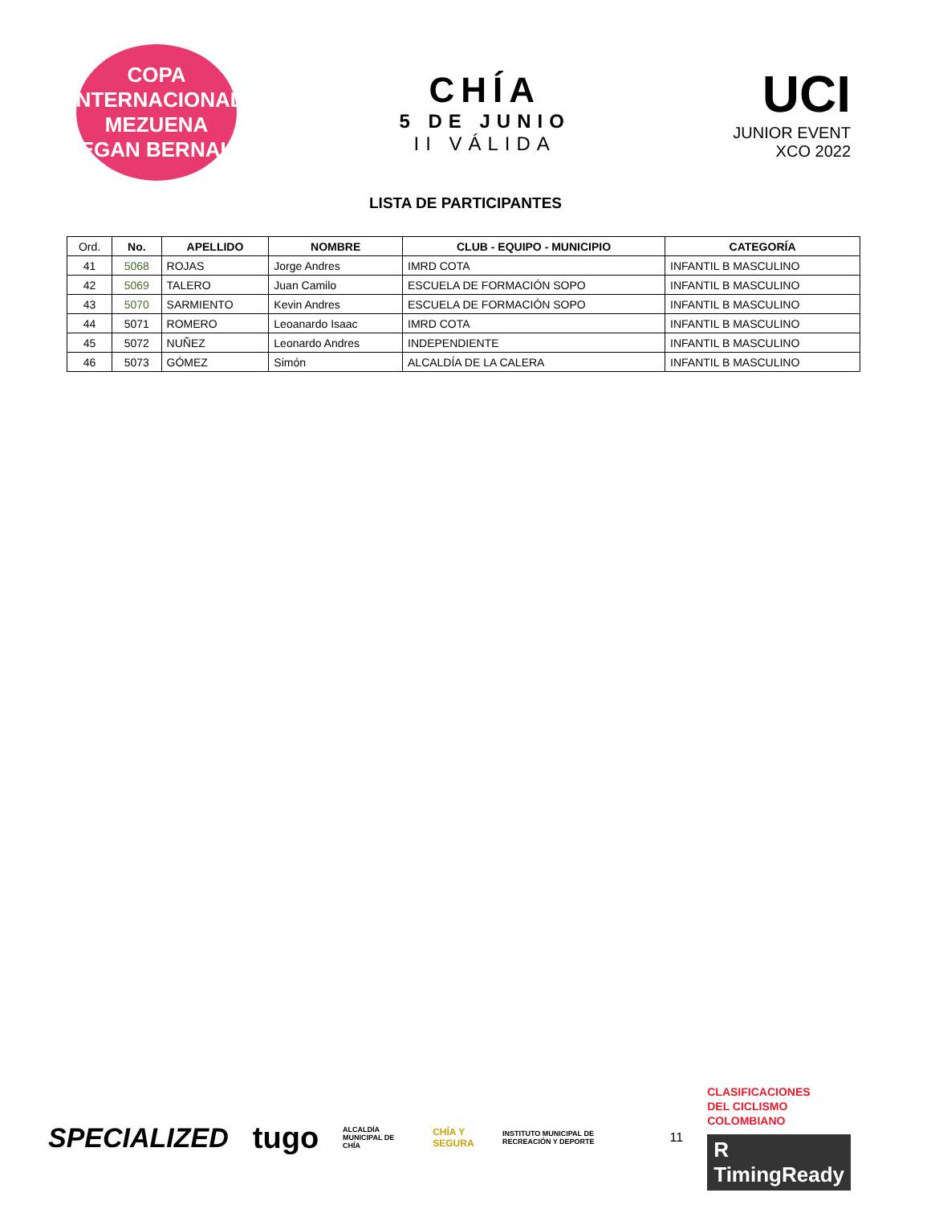COPA INTERNACIONAL
MEZUENA
EGAN BERNAL
CHÍA
5 DE JUNIO
II VÁLIDA
UCI
JUNIOR EVENT
XCO 2022
LISTA DE PARTICIPANTES
| Ord. | No. | APELLIDO | NOMBRE | CLUB - EQUIPO - MUNICIPIO | CATEGORÍA |
| --- | --- | --- | --- | --- | --- |
| 41 | 5068 | ROJAS | Jorge Andres | IMRD COTA | INFANTIL B MASCULINO |
| 42 | 5069 | TALERO | Juan Camilo | ESCUELA DE FORMACIÓN SOPO | INFANTIL B MASCULINO |
| 43 | 5070 | SARMIENTO | Kevin Andres | ESCUELA DE FORMACIÓN SOPO | INFANTIL B MASCULINO |
| 44 | 5071 | ROMERO | Leoanardo Isaac | IMRD COTA | INFANTIL B MASCULINO |
| 45 | 5072 | NUÑEZ | Leonardo Andres | INDEPENDIENTE | INFANTIL B MASCULINO |
| 46 | 5073 | GÓMEZ | Simón | ALCALDÍA DE LA CALERA | INFANTIL B MASCULINO |
SPECIALIZED tugo ALCALDÍA MUNICIPAL DE CHÍA CHÍA Y SEGURA INSTITUTO MUNICIPAL DE RECREACIÓN Y DEPORTE 11 CLASIFICACIONES
DEL CICLISMO
COLOMBIANO
R TimingReady